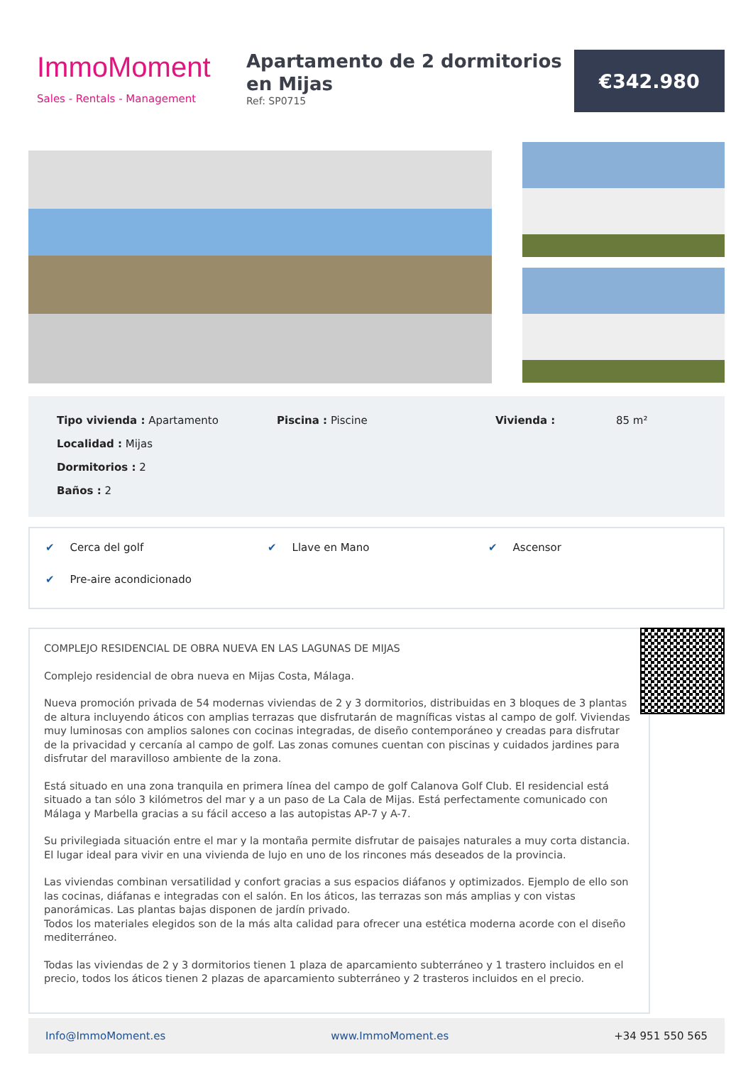ImmoMoment
Sales - Rentals - Management
Apartamento de 2 dormitorios en Mijas
Ref: SP0715
€342.980
Tipo vivienda : Apartamento
Piscina : Piscine
Vivienda :
85 m²
Localidad : Mijas
Dormitorios : 2
Baños : 2
✔ Cerca del golf
✔ Llave en Mano
✔ Ascensor
✔ Pre-aire acondicionado
COMPLEJO RESIDENCIAL DE OBRA NUEVA EN LAS LAGUNAS DE MIJAS
Complejo residencial de obra nueva en Mijas Costa, Málaga.
Nueva promoción privada de 54 modernas viviendas de 2 y 3 dormitorios, distribuidas en 3 bloques de 3 plantas de altura incluyendo áticos con amplias terrazas que disfrutarán de magníficas vistas al campo de golf. Viviendas muy luminosas con amplios salones con cocinas integradas, de diseño contemporáneo y creadas para disfrutar de la privacidad y cercanía al campo de golf. Las zonas comunes cuentan con piscinas y cuidados jardines para disfrutar del maravilloso ambiente de la zona.
Está situado en una zona tranquila en primera línea del campo de golf Calanova Golf Club. El residencial está situado a tan sólo 3 kilómetros del mar y a un paso de La Cala de Mijas. Está perfectamente comunicado con Málaga y Marbella gracias a su fácil acceso a las autopistas AP-7 y A-7.
Su privilegiada situación entre el mar y la montaña permite disfrutar de paisajes naturales a muy corta distancia. El lugar ideal para vivir en una vivienda de lujo en uno de los rincones más deseados de la provincia.
Las viviendas combinan versatilidad y confort gracias a sus espacios diáfanos y optimizados. Ejemplo de ello son las cocinas, diáfanas e integradas con el salón. En los áticos, las terrazas son más amplias y con vistas panorámicas. Las plantas bajas disponen de jardín privado.
Todos los materiales elegidos son de la más alta calidad para ofrecer una estética moderna acorde con el diseño mediterráneo.
Todas las viviendas de 2 y 3 dormitorios tienen 1 plaza de aparcamiento subterráneo y 1 trastero incluidos en el precio, todos los áticos tienen 2 plazas de aparcamiento subterráneo y 2 trasteros incluidos en el precio.
Info@ImmoMoment.es www.ImmoMoment.es +34 951 550 565